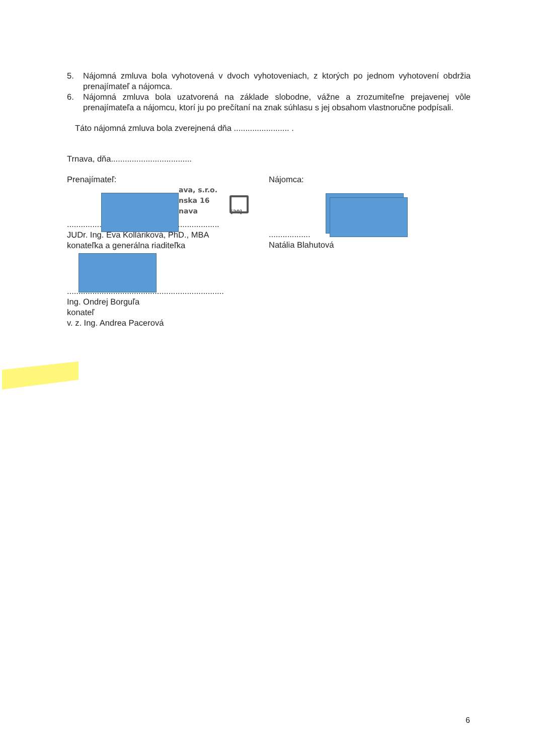5. Nájomná zmluva bola vyhotovená v dvoch vyhotoveniach, z ktorých po jednom vyhotovení obdržia prenajímateľ a nájomca.
6. Nájomná zmluva bola uzatvorená na základe slobodne, vážne a zrozumiteľne prejavenej vôle prenajímateľa a nájomcu, ktorí ju po prečítaní na znak súhlasu s jej obsahom vlastnoručne podpísali.
Táto nájomná zmluva bola zverejnená dňa ........................ .
Trnava, dňa...................................
Prenajímateľ:
ava, s.r.o.
nska 16
nava [20]
..................................................................
JUDr. Ing. Eva Kolláriková, PhD., MBA
konateľka a generálna riaditeľka
....................................................................
Ing. Ondrej Borguľa
konateľ
v. z. Ing. Andrea Pacerová
Nájomca:
..................
Natália Blahutová
6